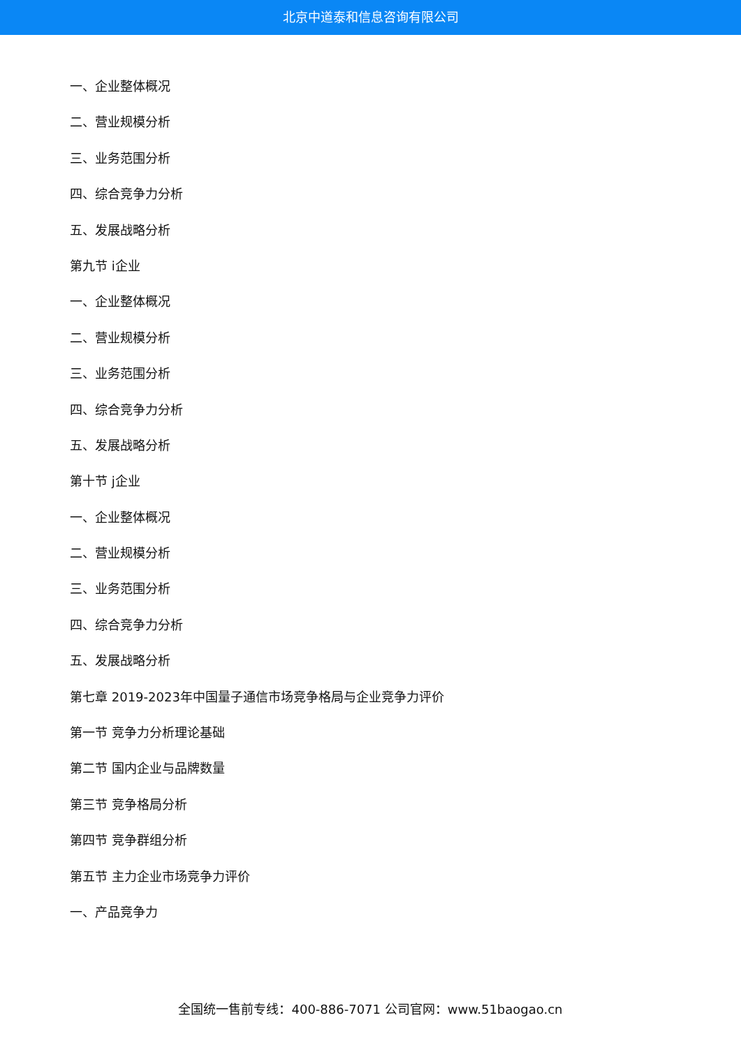北京中道泰和信息咨询有限公司
一、企业整体概况
二、营业规模分析
三、业务范围分析
四、综合竞争力分析
五、发展战略分析
第九节 i企业
一、企业整体概况
二、营业规模分析
三、业务范围分析
四、综合竞争力分析
五、发展战略分析
第十节 j企业
一、企业整体概况
二、营业规模分析
三、业务范围分析
四、综合竞争力分析
五、发展战略分析
第七章 2019-2023年中国量子通信市场竞争格局与企业竞争力评价
第一节 竞争力分析理论基础
第二节 国内企业与品牌数量
第三节 竞争格局分析
第四节 竞争群组分析
第五节 主力企业市场竞争力评价
一、产品竞争力
全国统一售前专线：400-886-7071 公司官网：www.51baogao.cn